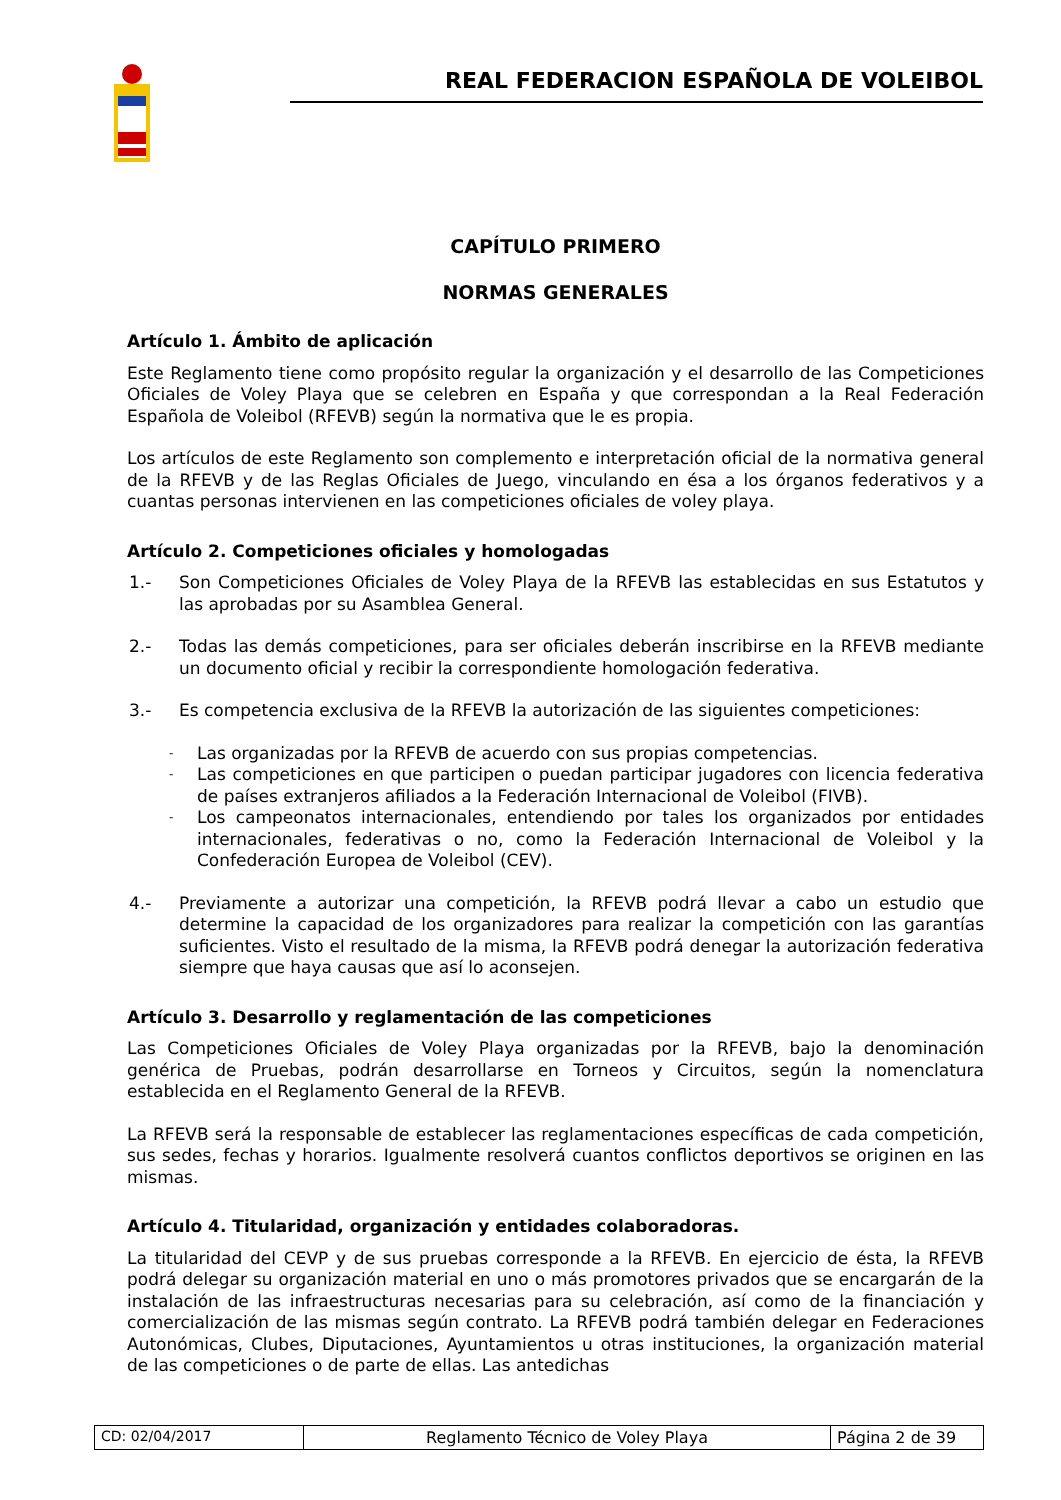REAL FEDERACION ESPAÑOLA DE VOLEIBOL
CAPÍTULO PRIMERO
NORMAS GENERALES
Artículo 1. Ámbito de aplicación
Este Reglamento tiene como propósito regular la organización y el desarrollo de las Competiciones Oficiales de Voley Playa que se celebren en España y que correspondan a la Real Federación Española de Voleibol (RFEVB) según la normativa que le es propia.
Los artículos de este Reglamento son complemento e interpretación oficial de la normativa general de la RFEVB y de las Reglas Oficiales de Juego, vinculando en ésa a los órganos federativos y a cuantas personas intervienen en las competiciones oficiales de voley playa.
Artículo 2. Competiciones oficiales y homologadas
1.- Son Competiciones Oficiales de Voley Playa de la RFEVB las establecidas en sus Estatutos y las aprobadas por su Asamblea General.
2.- Todas las demás competiciones, para ser oficiales deberán inscribirse en la RFEVB mediante un documento oficial y recibir la correspondiente homologación federativa.
3.- Es competencia exclusiva de la RFEVB la autorización de las siguientes competiciones:
- Las organizadas por la RFEVB de acuerdo con sus propias competencias.
- Las competiciones en que participen o puedan participar jugadores con licencia federativa de países extranjeros afiliados a la Federación Internacional de Voleibol (FIVB).
- Los campeonatos internacionales, entendiendo por tales los organizados por entidades internacionales, federativas o no, como la Federación Internacional de Voleibol y la Confederación Europea de Voleibol (CEV).
4.- Previamente a autorizar una competición, la RFEVB podrá llevar a cabo un estudio que determine la capacidad de los organizadores para realizar la competición con las garantías suficientes. Visto el resultado de la misma, la RFEVB podrá denegar la autorización federativa siempre que haya causas que así lo aconsejen.
Artículo 3. Desarrollo y reglamentación de las competiciones
Las Competiciones Oficiales de Voley Playa organizadas por la RFEVB, bajo la denominación genérica de Pruebas, podrán desarrollarse en Torneos y Circuitos, según la nomenclatura establecida en el Reglamento General de la RFEVB.
La RFEVB será la responsable de establecer las reglamentaciones específicas de cada competición, sus sedes, fechas y horarios. Igualmente resolverá cuantos conflictos deportivos se originen en las mismas.
Artículo 4. Titularidad, organización y entidades colaboradoras.
La titularidad del CEVP y de sus pruebas corresponde a la RFEVB. En ejercicio de ésta, la RFEVB podrá delegar su organización material en uno o más promotores privados que se encargarán de la instalación de las infraestructuras necesarias para su celebración, así como de la financiación y comercialización de las mismas según contrato. La RFEVB podrá también delegar en Federaciones Autonómicas, Clubes, Diputaciones, Ayuntamientos u otras instituciones, la organización material de las competiciones o de parte de ellas. Las antedichas
CD: 02/04/2017 Reglamento Técnico de Voley Playa
Página 2 de 39